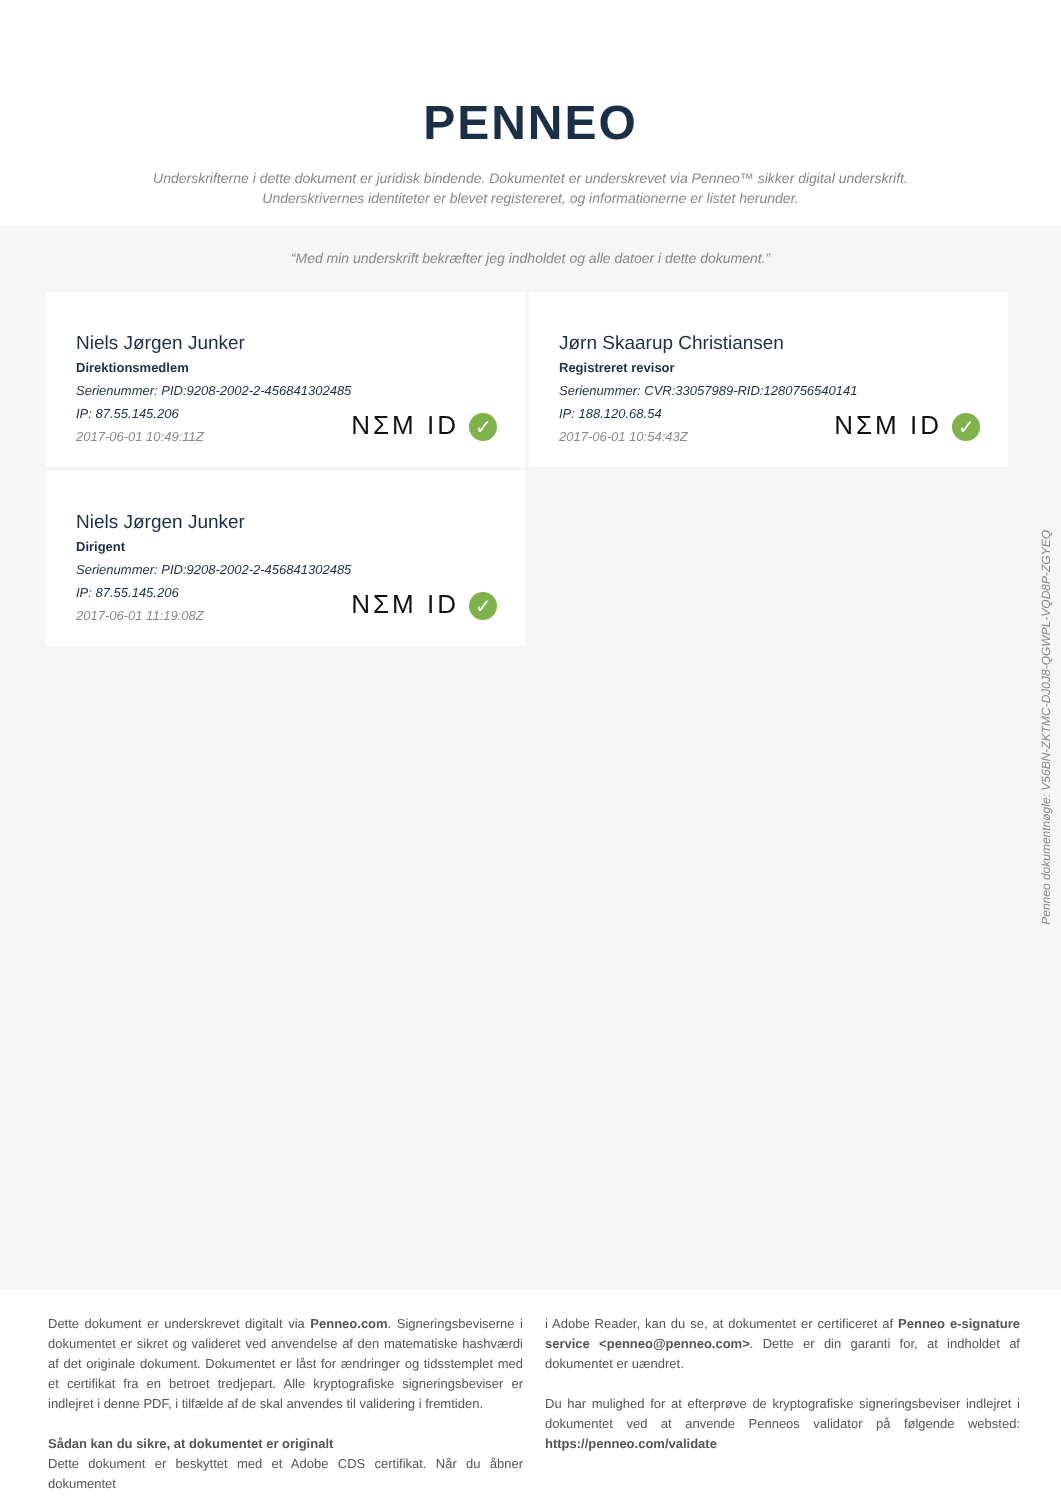PENNEO
Underskrifterne i dette dokument er juridisk bindende. Dokumentet er underskrevet via Penneo™ sikker digital underskrift.
Underskrivernes identiteter er blevet registereret, og informationerne er listet herunder.
“Med min underskrift bekræfter jeg indholdet og alle datoer i dette dokument.”
Niels Jørgen Junker
Direktionsmedlem
Serienummer: PID:9208-2002-2-456841302485
IP: 87.55.145.206
2017-06-01 10:49:11Z
NΣM ID ✓
Jørn Skaarup Christiansen
Registreret revisor
Serienummer: CVR:33057989-RID:1280756540141
IP: 188.120.68.54
2017-06-01 10:54:43Z
NΣM ID ✓
Niels Jørgen Junker
Dirigent
Serienummer: PID:9208-2002-2-456841302485
IP: 87.55.145.206
2017-06-01 11:19:08Z
NΣM ID ✓
Penneo dokumentnøgle: V56BN-ZKTMC-DJ0J8-QGWPL-VQD8P-ZGYEQ
Dette dokument er underskrevet digitalt via Penneo.com. Signeringsbeviserne i dokumentet er sikret og valideret ved anvendelse af den matematiske hashværdi af det originale dokument. Dokumentet er låst for ændringer og tidsstemplet med et certifikat fra en betroet tredjepart. Alle kryptografiske signeringsbeviser er indlejret i denne PDF, i tilfælde af de skal anvendes til validering i fremtiden.
Sådan kan du sikre, at dokumentet er originalt
Dette dokument er beskyttet med et Adobe CDS certifikat. Når du åbner dokumentet
i Adobe Reader, kan du se, at dokumentet er certificeret af Penneo e-signature service <penneo@penneo.com>. Dette er din garanti for, at indholdet af dokumentet er uændret.
Du har mulighed for at efterprøve de kryptografiske signeringsbeviser indlejret i dokumentet ved at anvende Penneos validator på følgende websted: https://penneo.com/validate